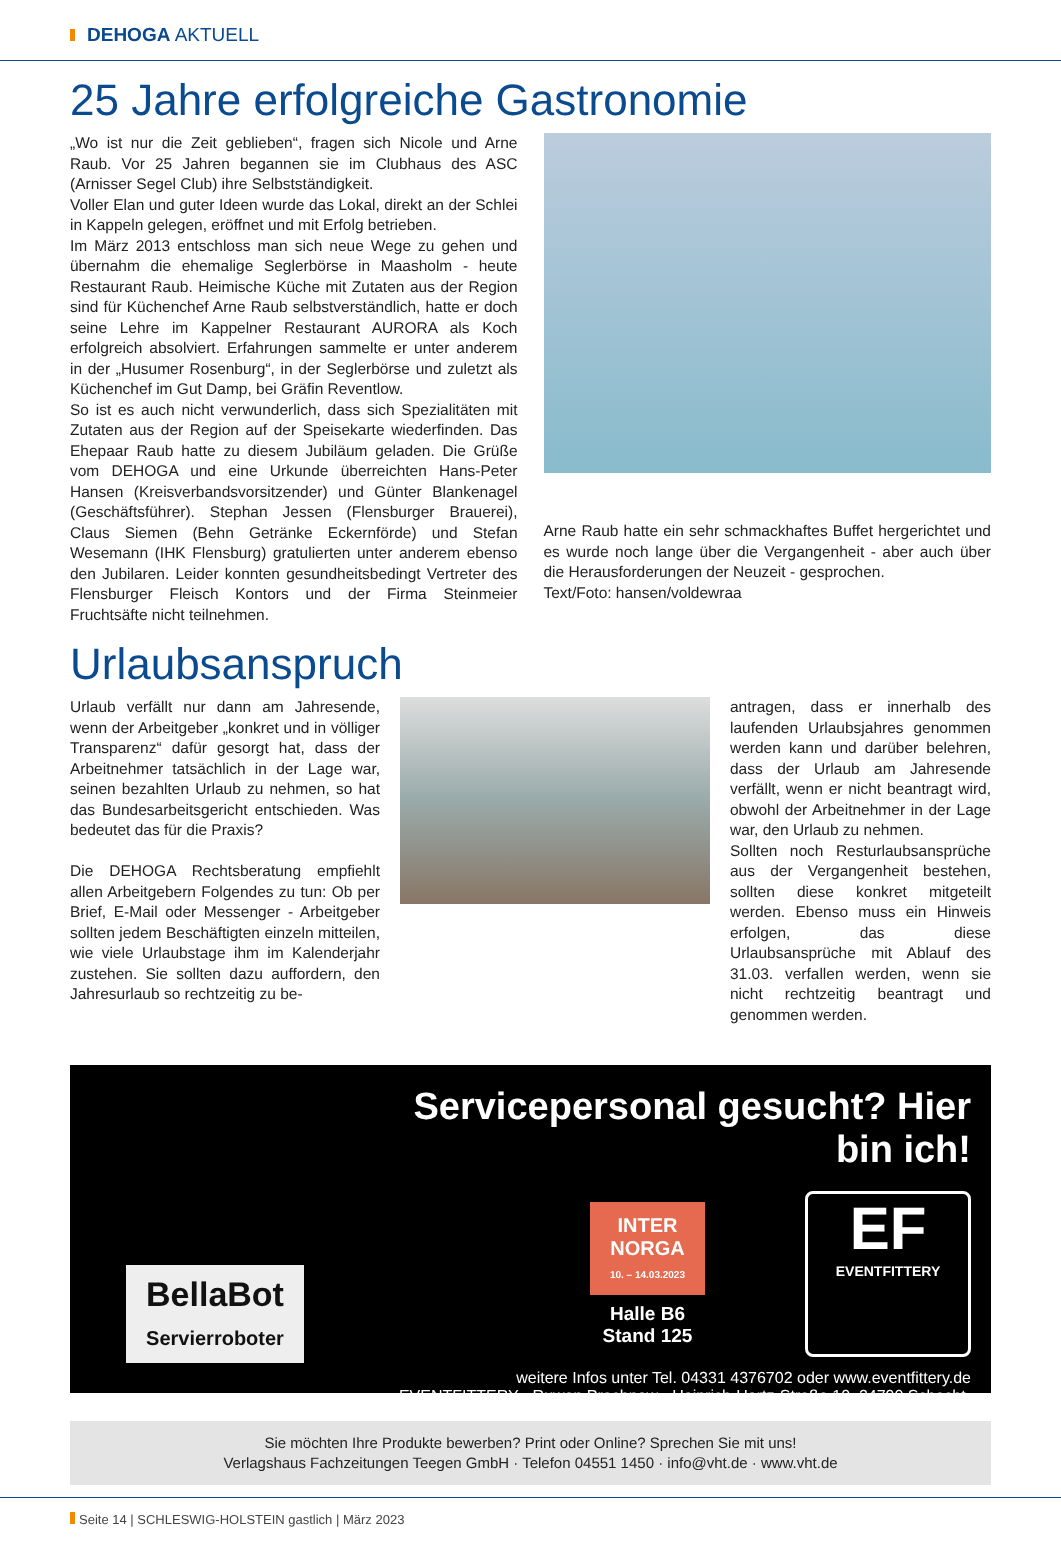DEHOGA AKTUELL
25 Jahre erfolgreiche Gastronomie
„Wo ist nur die Zeit geblieben“, fragen sich Nicole und Arne Raub. Vor 25 Jahren begannen sie im Clubhaus des ASC (Arnisser Segel Club) ihre Selbstständigkeit.
Voller Elan und guter Ideen wurde das Lokal, direkt an der Schlei in Kappeln gelegen, eröffnet und mit Erfolg betrieben.
Im März 2013 entschloss man sich neue Wege zu gehen und übernahm die ehemalige Seglerbörse in Maasholm - heute Restaurant Raub. Heimische Küche mit Zutaten aus der Region sind für Küchenchef Arne Raub selbstverständlich, hatte er doch seine Lehre im Kappelner Restaurant AURORA als Koch erfolgreich absolviert. Erfahrungen sammelte er unter anderem in der „Husumer Rosenburg“, in der Seglerbörse und zuletzt als Küchenchef im Gut Damp, bei Gräfin Reventlow.
So ist es auch nicht verwunderlich, dass sich Spezialitäten mit Zutaten aus der Region auf der Speisekarte wiederfinden. Das Ehepaar Raub hatte zu diesem Jubiläum geladen. Die Grüße vom DEHOGA und eine Urkunde überreichten Hans-Peter Hansen (Kreisverbandsvorsitzender) und Günter Blankenagel (Geschäftsführer). Stephan Jessen (Flensburger Brauerei), Claus Siemen (Behn Getränke Eckernförde) und Stefan Wesemann (IHK Flensburg) gratulierten unter anderem ebenso den Jubilaren. Leider konnten gesundheitsbedingt Vertreter des Flensburger Fleisch Kontors und der Firma Steinmeier Fruchtsäfte nicht teilnehmen.
Arne Raub hatte ein sehr schmackhaftes Buffet hergerichtet und es wurde noch lange über die Vergangenheit - aber auch über die Herausforderungen der Neuzeit - gesprochen.
Text/Foto: hansen/voldewraa
Urlaubsanspruch
Urlaub verfällt nur dann am Jahresende, wenn der Arbeitgeber „konkret und in völliger Transparenz“ dafür gesorgt hat, dass der Arbeitnehmer tatsächlich in der Lage war, seinen bezahlten Urlaub zu nehmen, so hat das Bundesarbeitsgericht entschieden. Was bedeutet das für die Praxis?
Die DEHOGA Rechtsberatung empfiehlt allen Arbeitgebern Folgendes zu tun: Ob per Brief, E-Mail oder Messenger - Arbeitgeber sollten jedem Beschäftigten einzeln mitteilen, wie viele Urlaubstage ihm im Kalenderjahr zustehen. Sie sollten dazu auffordern, den Jahresurlaub so rechtzeitig zu be-
antragen, dass er innerhalb des laufenden Urlaubsjahres genommen werden kann und darüber belehren, dass der Urlaub am Jahresende verfällt, wenn er nicht beantragt wird, obwohl der Arbeitnehmer in der Lage war, den Urlaub zu nehmen.
Sollten noch Resturlaubsansprüche aus der Vergangenheit bestehen, sollten diese konkret mitgeteilt werden. Ebenso muss ein Hinweis erfolgen, das diese Urlaubsansprüche mit Ablauf des 31.03. verfallen werden, wenn sie nicht rechtzeitig beantragt und genommen werden.
BellaBot
Servierroboter
Servicepersonal gesucht? Hier bin ich!
INTER
NORGA
10. – 14.03.2023
Halle B6
Stand 125
EF
EVENTFITTERY
weitere Infos unter Tel. 04331 4376702 oder www.eventfittery.de
EVENTFITTERY - Ruwen Prochnow - Heinrich-Hertz-Straße 10, 24790 Schacht-Audorf
Sie möchten Ihre Produkte bewerben? Print oder Online? Sprechen Sie mit uns!
Verlagshaus Fachzeitungen Teegen GmbH · Telefon 04551 1450 · info@vht.de · www.vht.de
Seite 14 | SCHLESWIG-HOLSTEIN gastlich | März 2023